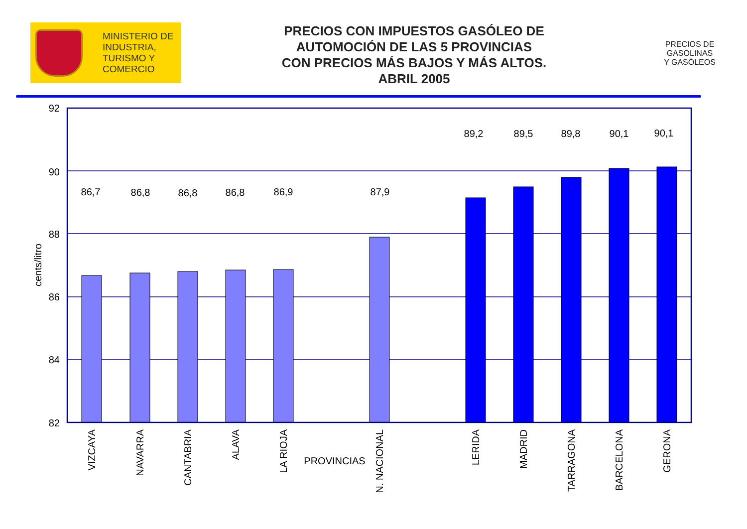MINISTERIO DE
INDUSTRIA,
TURISMO Y
COMERCIO
PRECIOS CON IMPUESTOS GASÓLEO DE
AUTOMOCIÓN DE LAS 5 PROVINCIAS
CON PRECIOS MÁS BAJOS Y MÁS ALTOS.
ABRIL 2005
PRECIOS DE
GASOLINAS
Y GASÓLEOS
92
90
88
86
84
82
cents/litro
86,7
86,8
86,8
86,8
86,9
87,9
89,2
89,5
89,8
90,1
90,1
VIZCAYA
NAVARRA
CANTABRIA
ALAVA
LA RIOJA
N. NACIONAL
LERIDA
MADRID
TARRAGONA
BARCELONA
GERONA
PROVINCIAS